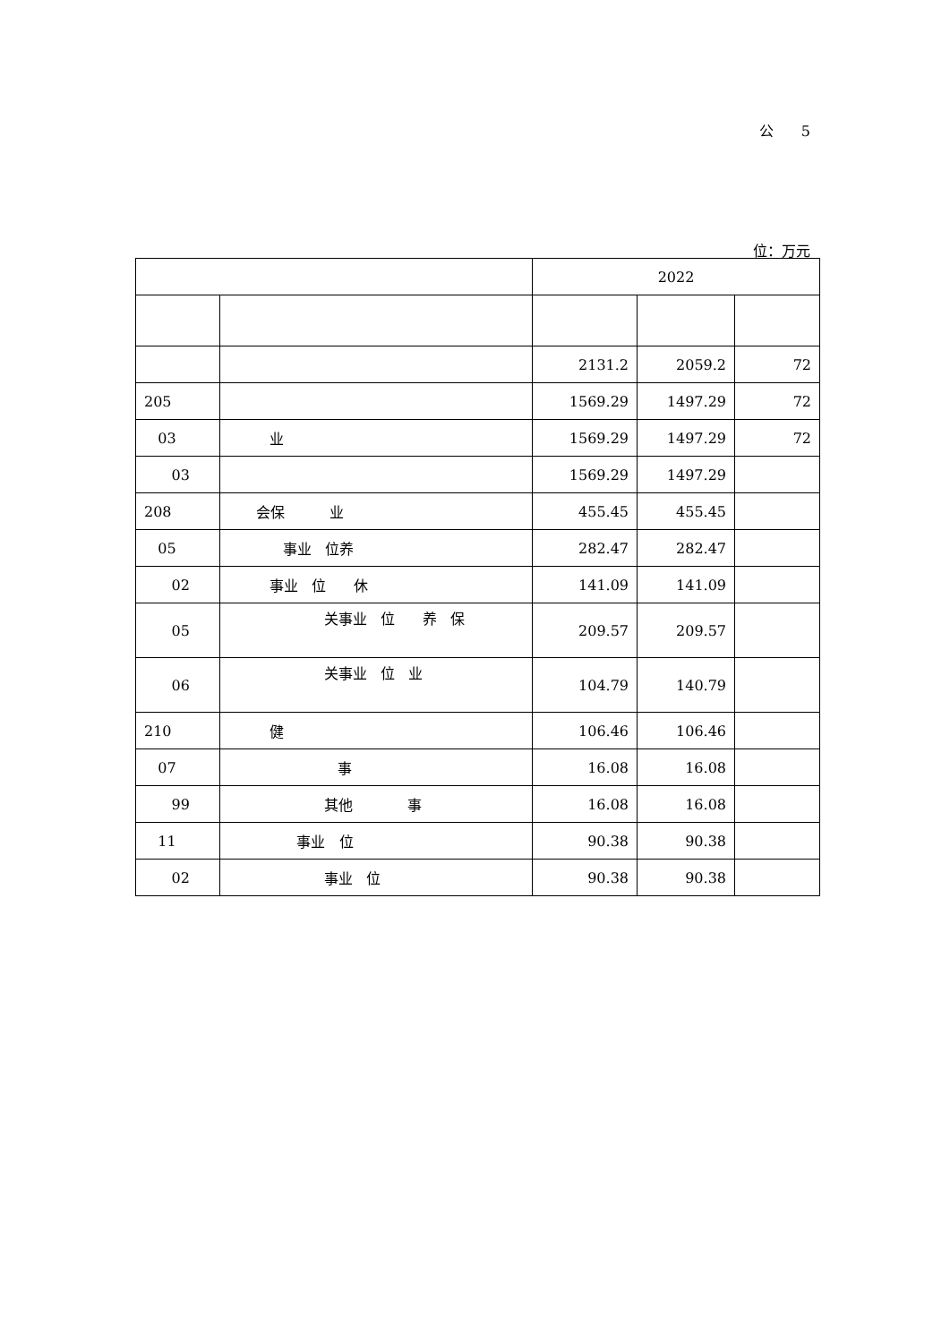公 5
位：万元
| | | 2022 | | |
| --- | --- | --- | --- | --- |
| | | 2131.2 | 2059.2 | 72 |
| 205 | | 1569.29 | 1497.29 | 72 |
| 03 | 业 | 1569.29 | 1497.29 | 72 |
| 03 | | 1569.29 | 1497.29 | |
| 208 | 会保 业 | 455.45 | 455.45 | |
| 05 | 事业 位养 | 282.47 | 282.47 | |
| 02 | 事业 位 休 | 141.09 | 141.09 | |
| 05 | 关事业 位 养 保 | 209.57 | 209.57 | |
| 06 | 关事业 位 业 | 104.79 | 140.79 | |
| 210 | 健 | 106.46 | 106.46 | |
| 07 | 事 | 16.08 | 16.08 | |
| 99 | 其他 事 | 16.08 | 16.08 | |
| 11 | 事业 位 | 90.38 | 90.38 | |
| 02 | 事业 位 | 90.38 | 90.38 | |